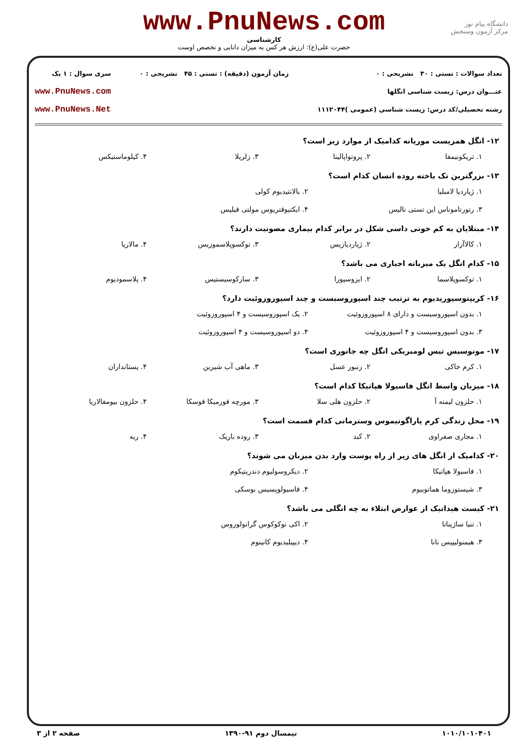دانشگاه پیام نور
مرکز آزمون وسنجش
www.PnuNews.com
کارشناسی
حضرت علی(ع): ارزش هر کس به میزان دانایی و تخصص اوست
تعداد سوالات : تستی : ۳۰ تشریحی : ۰
عنـــوان درس: زیست شناسی انگلها
رشته تحصیلی/کد درس: زیست شناسی (عمومی )۱۱۱۲۰۴۴
زمان آزمون (دقیقه) : تستی : ۴۵ تشریحی : ۰
سری سوال : ۱ یک
www.PnuNews.com
www.PnuNews.Net
۱۲- انگل همزیست موریانه کدامیک از موارد زیر است؟
۱. تریکونیمفا ۲. پروتواپالینا ۳. زلریلا ۴. کیلوماستیکس
۱۳- بزرگترین تک یاخته روده انسان کدام است؟
۱. ژیاردیا لامبلیا ۲. بالانتیدیوم کولی ۳. رتورتاموناس این تستی نالیس ۴. ایکتیوفتریوس مولتی فیلیس
۱۴- مبتلایان به کم خونی داسی شکل در برابر کدام بیماری مصونیت دارند؟
۱. کالاآزار ۲. ژیاردیازیس ۳. توکسوپلاسموزیس ۴. مالاریا
۱۵- کدام انگل یک میزبانه اجباری می باشد؟
۱. توکسوپلاسما ۲. ایزوسپورا ۳. سارکوسیستیس ۴. پلاسمودیوم
۱۶- کریپتوسپوریدیوم به ترتیب چند اسپوروسیست و چند اسپوروزوئیت دارد؟
۱. بدون اسپوروسیست و دارای ۸ اسپوروزوئیت ۲. یک اسپوروسیست و ۴ اسپوروزوئیت ۳. بدون اسپوروسیست و ۴ اسپوروزوئیت ۴. دو اسپوروسیست و ۴ اسپوروزوئیت
۱۷- مونوسیس تیس لومبریکی انگل چه جانوری است؟
۱. کرم خاکی ۲. زنبور عسل ۳. ماهی آب شیرین ۴. پستانداران
۱۸- میزبان واسط انگل فاسیولا هپاتیکا کدام است؟
۱. حلزون لیمنه آ ۲. حلزون هلی سلا ۳. مورچه فورمیکا فوسکا ۴. حلزون بیومفالاریا
۱۹- محل زندگی کرم پاراگونیموس وسترمانی کدام قسمت است؟
۱. مجاری صفراوی ۲. کبد ۳. روده باریک ۴. ریه
۲۰- کدامیک از انگل های زیر از راه پوست وارد بدن میزبان می شوند؟
۱. فاسیولا هپاتیکا ۲. دیکروسولیوم دندریتیکوم ۳. شیستوزوما هماتوبیوم ۴. فاسیولوپسیس بوسکی
۲۱- کیست هیداتیک از عوارض ابتلاء به چه انگلی می باشد؟
۱. تنیا ساژیناتا ۲. اکی نوکوکوس گرانولوزوس ۳. هیمنولیپیس نانا ۴. دیپیلیدیوم کانینوم
۱۰۱۰/۱۰۱۰۴۰۱ نیمسال دوم ۹۱-۱۳۹۰ صفحه ۲ از ۳